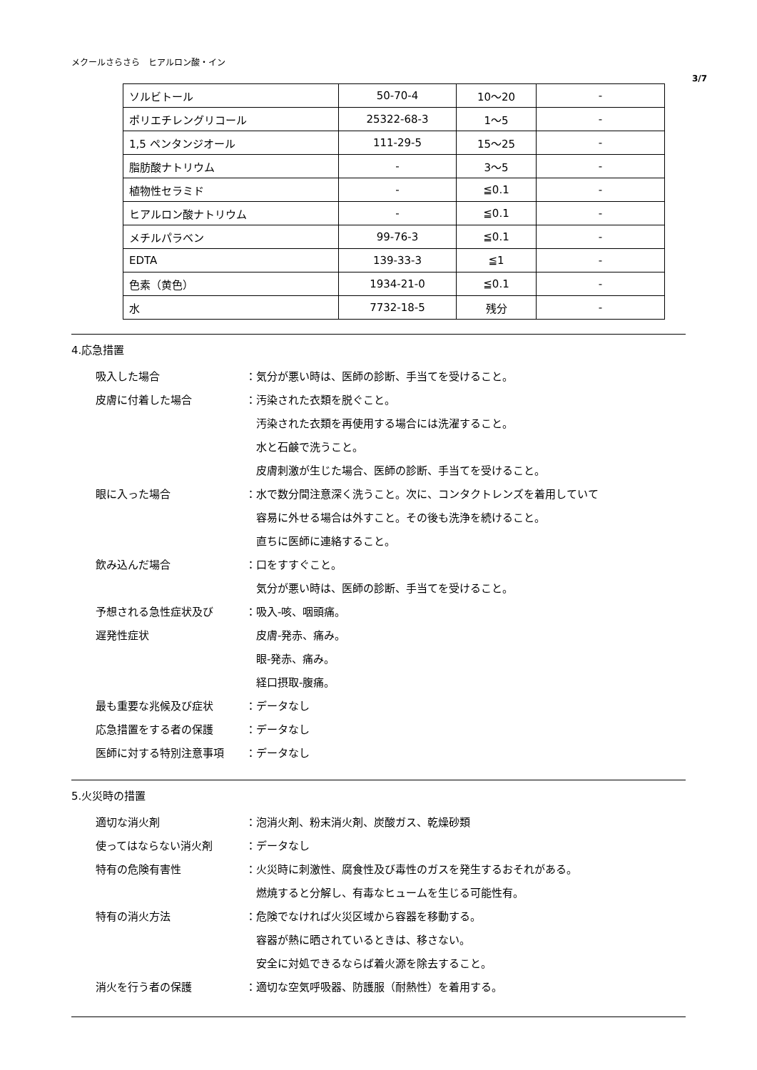メクールさらさら　ヒアルロン酸・イン
3/7
| ソルビトール | 50-70-4 | 10～20 | - |
| ポリエチレングリコール | 25322-68-3 | 1～5 | - |
| 1,5 ペンタンジオール | 111-29-5 | 15～25 | - |
| 脂肪酸ナトリウム | - | 3～5 | - |
| 植物性セラミド | - | ≦0.1 | - |
| ヒアルロン酸ナトリウム | - | ≦0.1 | - |
| メチルパラベン | 99-76-3 | ≦0.1 | - |
| EDTA | 139-33-3 | ≦1 | - |
| 色素（黄色） | 1934-21-0 | ≦0.1 | - |
| 水 | 7732-18-5 | 残分 | - |
4.応急措置
吸入した場合 ：気分が悪い時は、医師の診断、手当てを受けること。
皮膚に付着した場合 ：汚染された衣類を脱ぐこと。
　汚染された衣類を再使用する場合には洗濯すること。
　水と石鹸で洗うこと。
　皮膚刺激が生じた場合、医師の診断、手当てを受けること。
眼に入った場合 ：水で数分間注意深く洗うこと。次に、コンタクトレンズを着用していて
　容易に外せる場合は外すこと。その後も洗浄を続けること。
　直ちに医師に連絡すること。
飲み込んだ場合 ：口をすすぐこと。
　気分が悪い時は、医師の診断、手当てを受けること。
予想される急性症状及び
遅発性症状
：吸入-咳、咽頭痛。
　皮膚-発赤、痛み。
　眼-発赤、痛み。
　経口摂取-腹痛。
最も重要な兆候及び症状 ：データなし
応急措置をする者の保護 ：データなし
医師に対する特別注意事項 ：データなし
5.火災時の措置
適切な消火剤 ：泡消火剤、粉末消火剤、炭酸ガス、乾燥砂類
使ってはならない消火剤 ：データなし
特有の危険有害性 ：火災時に刺激性、腐食性及び毒性のガスを発生するおそれがある。
　燃焼すると分解し、有毒なヒュームを生じる可能性有。
特有の消火方法 ：危険でなければ火災区域から容器を移動する。
　容器が熱に晒されているときは、移さない。
　安全に対処できるならば着火源を除去すること。
消火を行う者の保護 ：適切な空気呼吸器、防護服（耐熱性）を着用する。